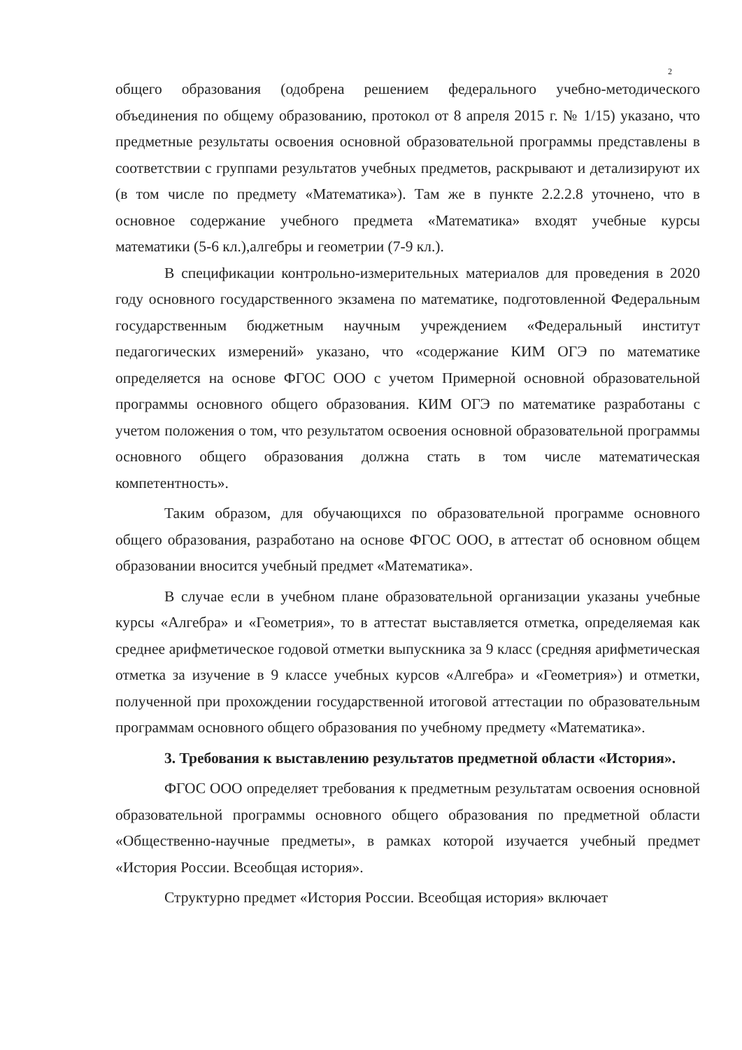2
общего образования (одобрена решением федерального учебно-методического объединения по общему образованию, протокол от 8 апреля 2015 г. № 1/15) указано, что предметные результаты освоения основной образовательной программы представлены в соответствии с группами результатов учебных предметов, раскрывают и детализируют их (в том числе по предмету «Математика»). Там же в пункте 2.2.2.8 уточнено, что в основное содержание учебного предмета «Математика» входят учебные курсы математики (5-6 кл.),алгебры и геометрии (7-9 кл.).
В спецификации контрольно-измерительных материалов для проведения в 2020 году основного государственного экзамена по математике, подготовленной Федеральным государственным бюджетным научным учреждением «Федеральный институт педагогических измерений» указано, что «содержание КИМ ОГЭ по математике определяется на основе ФГОС ООО с учетом Примерной основной образовательной программы основного общего образования. КИМ ОГЭ по математике разработаны с учетом положения о том, что результатом освоения основной образовательной программы основного общего образования должна стать в том числе математическая компетентность».
Таким образом, для обучающихся по образовательной программе основного общего образования, разработано на основе ФГОС ООО, в аттестат об основном общем образовании вносится учебный предмет «Математика».
В случае если в учебном плане образовательной организации указаны учебные курсы «Алгебра» и «Геометрия», то в аттестат выставляется отметка, определяемая как среднее арифметическое годовой отметки выпускника за 9 класс (средняя арифметическая отметка за изучение в 9 классе учебных курсов «Алгебра» и «Геометрия») и отметки, полученной при прохождении государственной итоговой аттестации по образовательным программам основного общего образования по учебному предмету «Математика».
3. Требования к выставлению результатов предметной области «История».
ФГОС ООО определяет требования к предметным результатам освоения основной образовательной программы основного общего образования по предметной области «Общественно-научные предметы», в рамках которой изучается учебный предмет «История России. Всеобщая история».
Структурно предмет «История России. Всеобщая история» включает